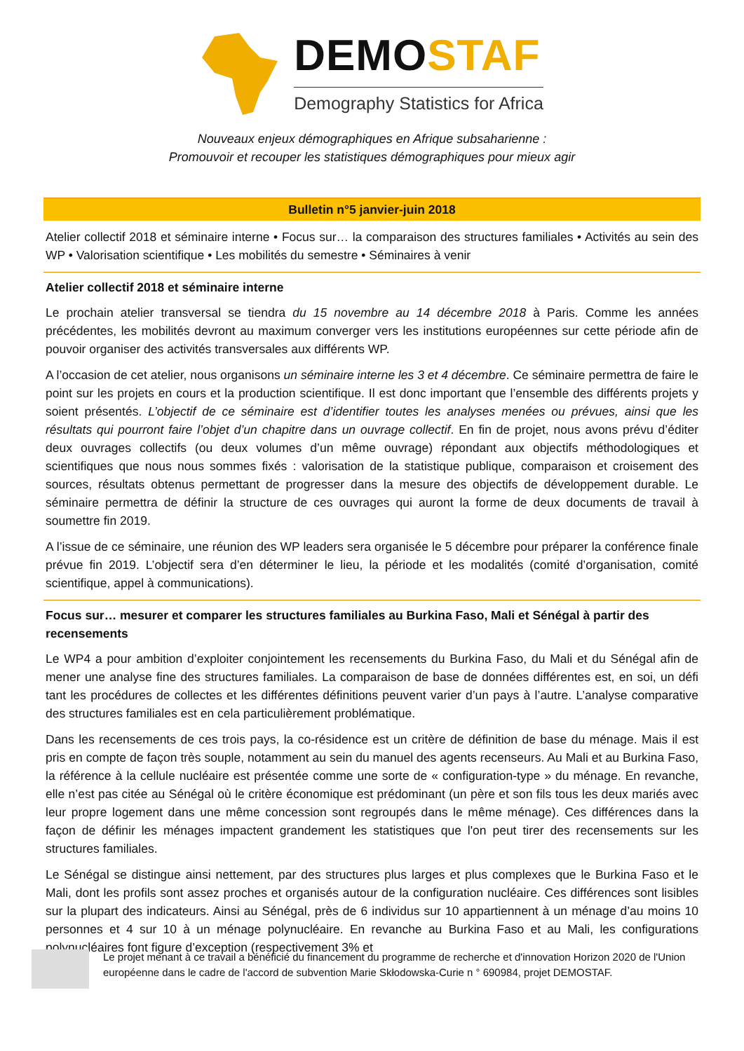DEMOSTAF
Demography Statistics for Africa
Nouveaux enjeux démographiques en Afrique subsaharienne :
Promouvoir et recouper les statistiques démographiques pour mieux agir
Bulletin n°5 janvier-juin 2018
Atelier collectif 2018 et séminaire interne • Focus sur… la comparaison des structures familiales • Activités au sein des WP • Valorisation scientifique • Les mobilités du semestre • Séminaires à venir
Atelier collectif 2018 et séminaire interne
Le prochain atelier transversal se tiendra du 15 novembre au 14 décembre 2018 à Paris. Comme les années précédentes, les mobilités devront au maximum converger vers les institutions européennes sur cette période afin de pouvoir organiser des activités transversales aux différents WP.
A l’occasion de cet atelier, nous organisons un séminaire interne les 3 et 4 décembre. Ce séminaire permettra de faire le point sur les projets en cours et la production scientifique. Il est donc important que l’ensemble des différents projets y soient présentés. L’objectif de ce séminaire est d’identifier toutes les analyses menées ou prévues, ainsi que les résultats qui pourront faire l’objet d’un chapitre dans un ouvrage collectif. En fin de projet, nous avons prévu d’éditer deux ouvrages collectifs (ou deux volumes d’un même ouvrage) répondant aux objectifs méthodologiques et scientifiques que nous nous sommes fixés : valorisation de la statistique publique, comparaison et croisement des sources, résultats obtenus permettant de progresser dans la mesure des objectifs de développement durable. Le séminaire permettra de définir la structure de ces ouvrages qui auront la forme de deux documents de travail à soumettre fin 2019.
A l’issue de ce séminaire, une réunion des WP leaders sera organisée le 5 décembre pour préparer la conférence finale prévue fin 2019. L’objectif sera d’en déterminer le lieu, la période et les modalités (comité d’organisation, comité scientifique, appel à communications).
Focus sur… mesurer et comparer les structures familiales au Burkina Faso, Mali et Sénégal à partir des recensements
Le WP4 a pour ambition d’exploiter conjointement les recensements du Burkina Faso, du Mali et du Sénégal afin de mener une analyse fine des structures familiales. La comparaison de base de données différentes est, en soi, un défi tant les procédures de collectes et les différentes définitions peuvent varier d’un pays à l’autre. L’analyse comparative des structures familiales est en cela particulièrement problématique.
Dans les recensements de ces trois pays, la co-résidence est un critère de définition de base du ménage. Mais il est pris en compte de façon très souple, notamment au sein du manuel des agents recenseurs. Au Mali et au Burkina Faso, la référence à la cellule nucléaire est présentée comme une sorte de « configuration-type » du ménage. En revanche, elle n’est pas citée au Sénégal où le critère économique est prédominant (un père et son fils tous les deux mariés avec leur propre logement dans une même concession sont regroupés dans le même ménage). Ces différences dans la façon de définir les ménages impactent grandement les statistiques que l'on peut tirer des recensements sur les structures familiales.
Le Sénégal se distingue ainsi nettement, par des structures plus larges et plus complexes que le Burkina Faso et le Mali, dont les profils sont assez proches et organisés autour de la configuration nucléaire. Ces différences sont lisibles sur la plupart des indicateurs. Ainsi au Sénégal, près de 6 individus sur 10 appartiennent à un ménage d’au moins 10 personnes et 4 sur 10 à un ménage polynucléaire. En revanche au Burkina Faso et au Mali, les configurations polynucléaires font figure d’exception (respectivement 3% et
Le projet menant à ce travail a bénéficié du financement du programme de recherche et d'innovation Horizon 2020 de l'Union européenne dans le cadre de l'accord de subvention Marie Skłodowska-Curie n ° 690984, projet DEMOSTAF.